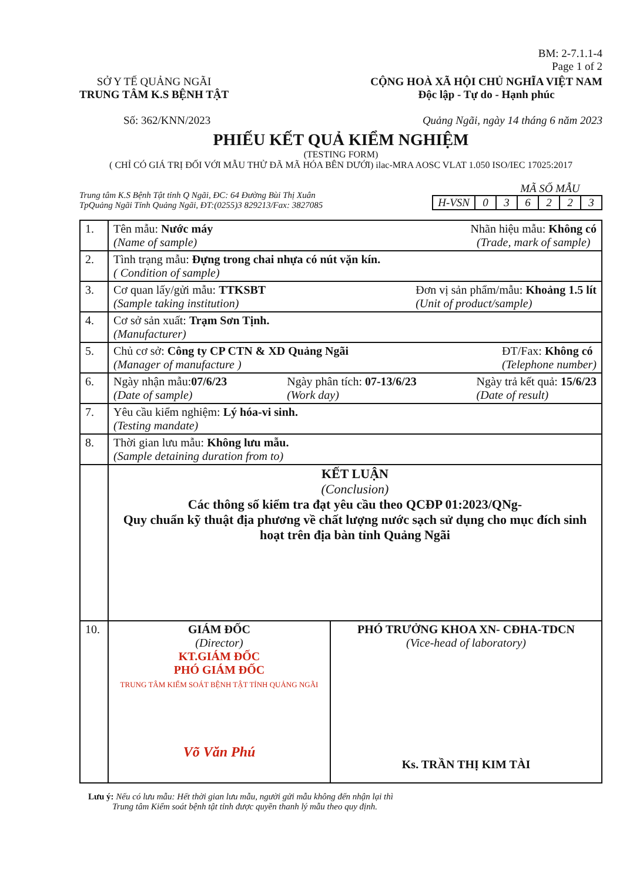BM: 2-7.1.1-4
Page 1 of 2
SỞ Y TẾ QUẢNG NGÃI
TRUNG TÂM K.S BỆNH TẬT
CỘNG HOÀ XÃ HỘI CHỦ NGHĨA VIỆT NAM
Độc lập - Tự do - Hạnh phúc
Số: 362/KNN/2023 Quảng Ngãi, ngày 14 tháng 6 năm 2023
PHIẾU KẾT QUẢ KIỂM NGHIỆM
(TESTING FORM)
( CHỈ CÓ GIÁ TRỊ ĐỐI VỚI MẪU THỬ ĐÃ MÃ HÓA BÊN DƯỚI) ilac-MRA AOSC VLAT 1.050 ISO/IEC 17025:2017
Trung tâm K.S Bệnh Tật tỉnh Q Ngãi, ĐC: 64 Đường Bùi Thị Xuân
TpQuảng Ngãi Tỉnh Quảng Ngãi, ĐT:(0255)3 829213/Fax: 3827085
MÃ SỐ MẪU
| H-VSN | 0 | 3 | 6 | 2 | 2 | 3 |
| 1. | Tên mẫu: Nước máy (Name of sample) Nhãn hiệu mẫu: Không có (Trade, mark of sample) | |
| 2. | Tình trạng mẫu: Đựng trong chai nhựa có nút vặn kín. ( Condition of sample) | |
| 3. | Cơ quan lấy/gửi mẫu: TTKSBT (Sample taking institution) Đơn vị sản phẩm/mẫu: Khoảng 1.5 lít (Unit of product/sample) | |
| 4. | Cơ sở sản xuất: Trạm Sơn Tịnh. (Manufacturer) | |
| 5. | Chủ cơ sở: Công ty CP CTN & XD Quảng Ngãi (Manager of manufacture ) ĐT/Fax: Không có (Telephone number) | |
| 6. | Ngày nhận mẫu: 07/6/23 (Date of sample) Ngày phân tích: 07-13/6/23 (Work day) Ngày trả kết quả: 15/6/23 (Date of result) | |
| 7. | Yêu cầu kiểm nghiệm: Lý hóa-vi sinh. (Testing mandate) | |
| 8. | Thời gian lưu mẫu: Không lưu mẫu. (Sample detaining duration from to) | |
| | KẾT LUẬN (Conclusion) Các thông số kiểm tra đạt yêu cầu theo QCĐP 01:2023/QNg- Quy chuẩn kỹ thuật địa phương về chất lượng nước sạch sử dụng cho mục đích sinh hoạt trên địa bàn tỉnh Quảng Ngãi | |
| 10. | GIÁM ĐỐC (Director) KT.GIÁM ĐỐC PHÓ GIÁM ĐỐC TRUNG TÂM KIỂM SOÁT BỆNH TẬT TỈNH QUẢNG NGÃI Võ Văn Phú | PHÓ TRƯỞNG KHOA XN- CĐHA-TDCN (Vice-head of laboratory) Ks. TRẦN THỊ KIM TÀI |
Lưu ý: Nếu có lưu mẫu: Hết thời gian lưu mẫu, người gửi mẫu không đến nhận lại thì
Trung tâm Kiểm soát bệnh tật tỉnh được quyền thanh lý mẫu theo quy định.